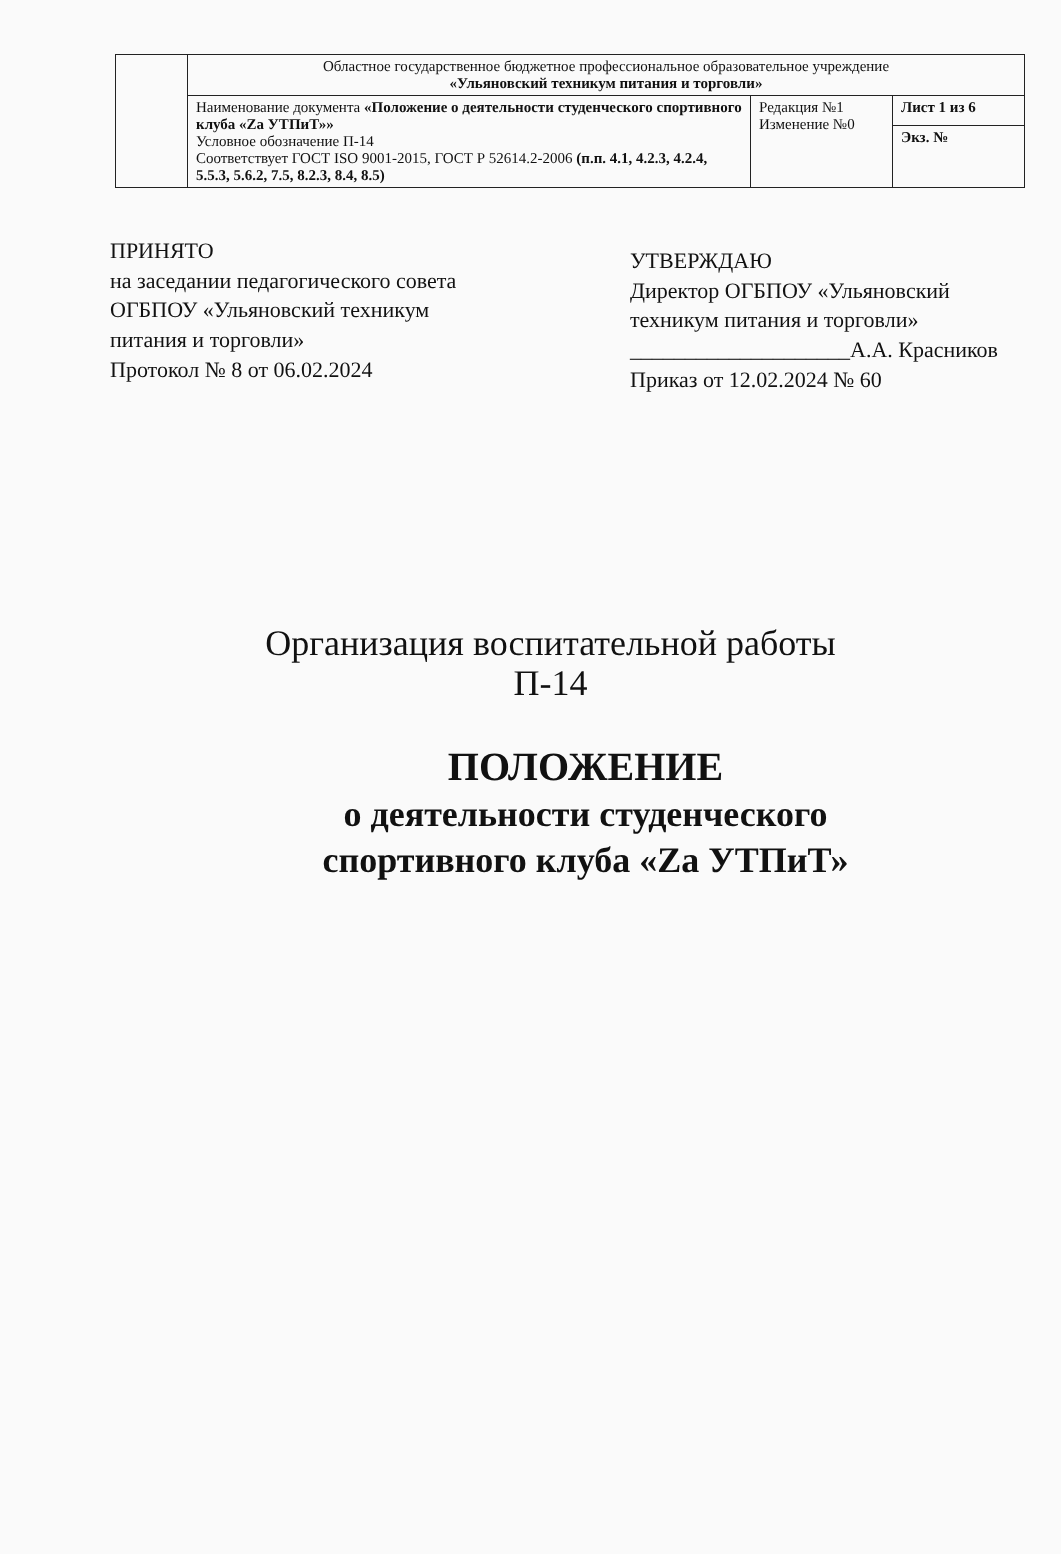| | Областное государственное бюджетное профессиональное образовательное учреждение «Ульяновский техникум питания и торговли» | | |
| | Наименование документа «Положение о деятельности студенческого спортивного клуба «Za УТПиТ»» Условное обозначение П-14 Соответствует ГОСТ ISO 9001-2015, ГОСТ Р 52614.2-2006 (п.п. 4.1, 4.2.3, 4.2.4, 5.5.3, 5.6.2, 7.5, 8.2.3, 8.4, 8.5) | Редакция №1 Изменение №0 | Лист 1 из 6 |
| | | | Экз. № |
ПРИНЯТО
на заседании педагогического совета ОГБПОУ «Ульяновский техникум питания и торговли»
Протокол № 8 от 06.02.2024
УТВЕРЖДАЮ
Директор ОГБПОУ «Ульяновский техникум питания и торговли»
____________________А.А. Красников
Приказ от 12.02.2024 № 60
Организация воспитательной работы
П-14
ПОЛОЖЕНИЕ
о деятельности студенческого
спортивного клуба «Za УТПиТ»